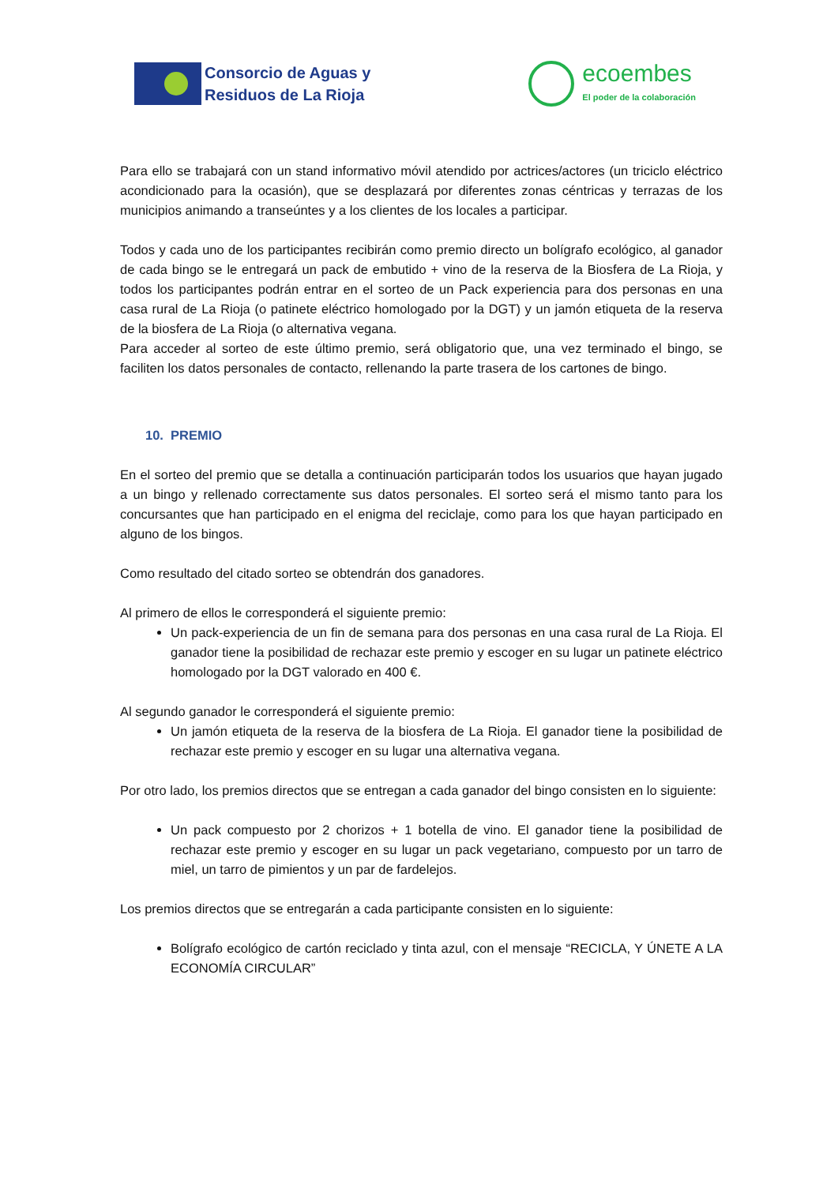Consorcio de Aguas y
Residuos de La Rioja
ecoembes
El poder de la colaboración
Para ello se trabajará con un stand informativo móvil atendido por actrices/actores (un triciclo eléctrico acondicionado para la ocasión), que se desplazará por diferentes zonas céntricas y terrazas de los municipios animando a transeúntes y a los clientes de los locales a participar.
Todos y cada uno de los participantes recibirán como premio directo un bolígrafo ecológico, al ganador de cada bingo se le entregará un pack de embutido + vino de la reserva de la Biosfera de La Rioja, y todos los participantes podrán entrar en el sorteo de un Pack experiencia para dos personas en una casa rural de La Rioja (o patinete eléctrico homologado por la DGT) y un jamón etiqueta de la reserva de la biosfera de La Rioja (o alternativa vegana.
Para acceder al sorteo de este último premio, será obligatorio que, una vez terminado el bingo, se faciliten los datos personales de contacto, rellenando la parte trasera de los cartones de bingo.
10. PREMIO
En el sorteo del premio que se detalla a continuación participarán todos los usuarios que hayan jugado a un bingo y rellenado correctamente sus datos personales. El sorteo será el mismo tanto para los concursantes que han participado en el enigma del reciclaje, como para los que hayan participado en alguno de los bingos.
Como resultado del citado sorteo se obtendrán dos ganadores.
Al primero de ellos le corresponderá el siguiente premio:
Un pack-experiencia de un fin de semana para dos personas en una casa rural de La Rioja. El ganador tiene la posibilidad de rechazar este premio y escoger en su lugar un patinete eléctrico homologado por la DGT valorado en 400 €.
Al segundo ganador le corresponderá el siguiente premio:
Un jamón etiqueta de la reserva de la biosfera de La Rioja. El ganador tiene la posibilidad de rechazar este premio y escoger en su lugar una alternativa vegana.
Por otro lado, los premios directos que se entregan a cada ganador del bingo consisten en lo siguiente:
Un pack compuesto por 2 chorizos + 1 botella de vino. El ganador tiene la posibilidad de rechazar este premio y escoger en su lugar un pack vegetariano, compuesto por un tarro de miel, un tarro de pimientos y un par de fardelejos.
Los premios directos que se entregarán a cada participante consisten en lo siguiente:
Bolígrafo ecológico de cartón reciclado y tinta azul, con el mensaje “RECICLA, Y ÚNETE A LA ECONOMÍA CIRCULAR”